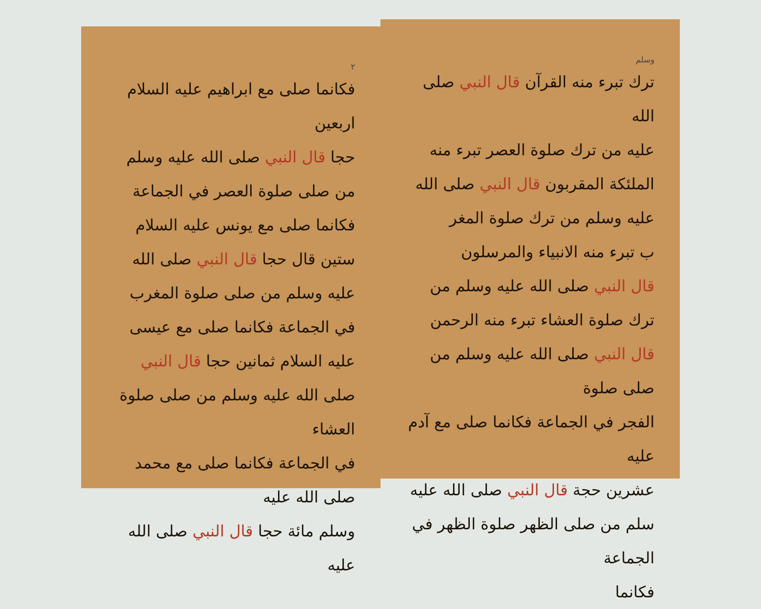وسلم
ترك تبرء منه القرآن قال النبي صلى الله
عليه من ترك صلوة العصر تبرء منه
الملئكة المقربون قال النبي صلى الله
عليه وسلم من ترك صلوة المغر
ب تبرء منه الانبياء والمرسلون
قال النبي صلى الله عليه وسلم من
ترك صلوة العشاء تبرء منه الرحمن
قال النبي صلى الله عليه وسلم من صلى صلوة
الفجر في الجماعة فكانما صلى مع آدم عليه
عشرين حجة قال النبي صلى الله عليه
سلم من صلى الظهر صلوة الظهر في الجماعة
فكانما
٢
فكانما صلى مع ابراهيم عليه السلام اربعين
حجا قال النبي صلى الله عليه وسلم
من صلى صلوة العصر في الجماعة
فكانما صلى مع يونس عليه السلام
ستين قال حجا قال النبي صلى الله
عليه وسلم من صلى صلوة المغرب
في الجماعة فكانما صلى مع عيسى
عليه السلام ثمانين حجا قال النبي
صلى الله عليه وسلم من صلى صلوة العشاء
في الجماعة فكانما صلى مع محمد صلى الله عليه
وسلم مائة حجا قال النبي صلى الله عليه